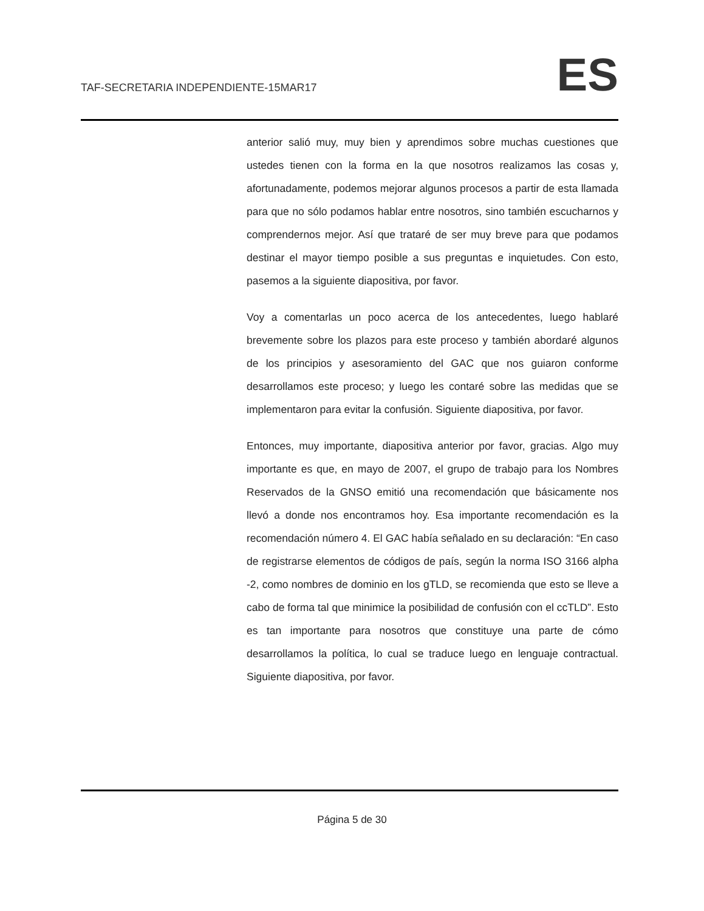TAF-SECRETARIA INDEPENDIENTE-15MAR17 ES
anterior salió muy, muy bien y aprendimos sobre muchas cuestiones que ustedes tienen con la forma en la que nosotros realizamos las cosas y, afortunadamente, podemos mejorar algunos procesos a partir de esta llamada para que no sólo podamos hablar entre nosotros, sino también escucharnos y comprendernos mejor. Así que trataré de ser muy breve para que podamos destinar el mayor tiempo posible a sus preguntas e inquietudes. Con esto, pasemos a la siguiente diapositiva, por favor.
Voy a comentarlas un poco acerca de los antecedentes, luego hablaré brevemente sobre los plazos para este proceso y también abordaré algunos de los principios y asesoramiento del GAC que nos guiaron conforme desarrollamos este proceso; y luego les contaré sobre las medidas que se implementaron para evitar la confusión. Siguiente diapositiva, por favor.
Entonces, muy importante, diapositiva anterior por favor, gracias. Algo muy importante es que, en mayo de 2007, el grupo de trabajo para los Nombres Reservados de la GNSO emitió una recomendación que básicamente nos llevó a donde nos encontramos hoy. Esa importante recomendación es la recomendación número 4. El GAC había señalado en su declaración: “En caso de registrarse elementos de códigos de país, según la norma ISO 3166 alpha -2, como nombres de dominio en los gTLD, se recomienda que esto se lleve a cabo de forma tal que minimice la posibilidad de confusión con el ccTLD”. Esto es tan importante para nosotros que constituye una parte de cómo desarrollamos la política, lo cual se traduce luego en lenguaje contractual. Siguiente diapositiva, por favor.
Página 5 de 30